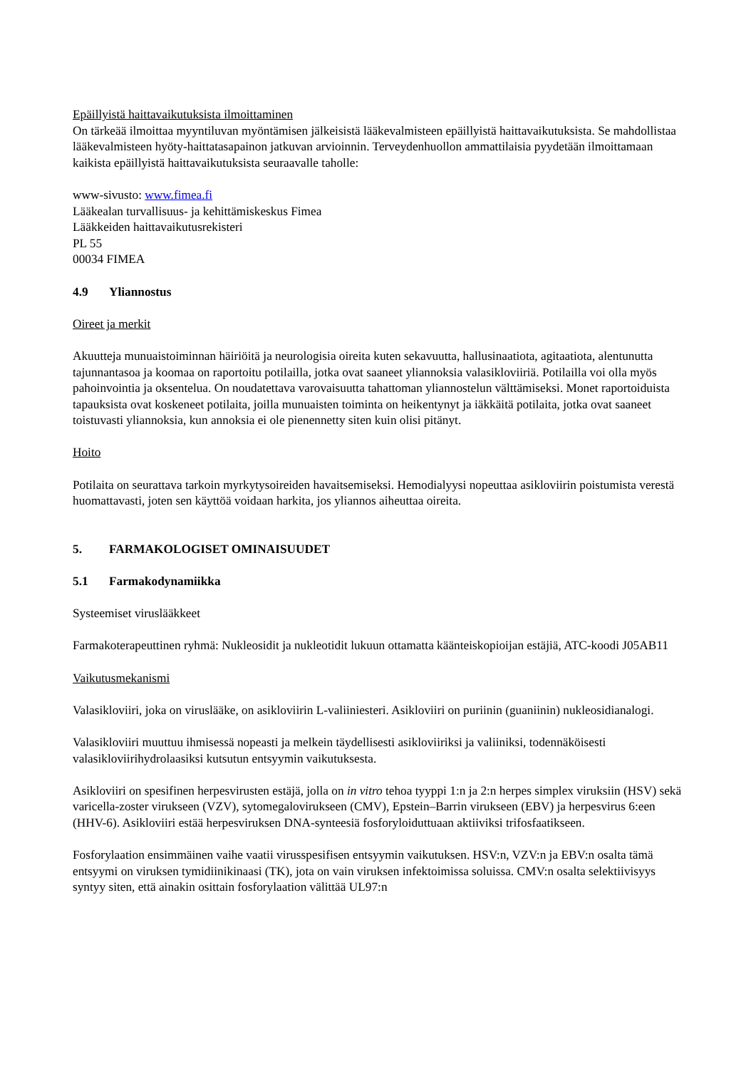Epäillyistä haittavaikutuksista ilmoittaminen
On tärkeää ilmoittaa myyntiluvan myöntämisen jälkeisistä lääkevalmisteen epäillyistä haittavaikutuksista. Se mahdollistaa lääkevalmisteen hyöty-haittatasapainon jatkuvan arvioinnin. Terveydenhuollon ammattilaisia pyydetään ilmoittamaan kaikista epäillyistä haittavaikutuksista seuraavalle taholle:
www-sivusto: www.fimea.fi
Lääkealan turvallisuus- ja kehittämiskeskus Fimea
Lääkkeiden haittavaikutusrekisteri
PL 55
00034 FIMEA
4.9 Yliannostus
Oireet ja merkit
Akuutteja munuaistoiminnan häiriöitä ja neurologisia oireita kuten sekavuutta, hallusinaatiota, agitaatiota, alentunutta tajunnantasoa ja koomaa on raportoitu potilailla, jotka ovat saaneet yliannoksia valasikloviiriä. Potilailla voi olla myös pahoinvointia ja oksentelua. On noudatettava varovaisuutta tahattoman yliannostelun välttämiseksi. Monet raportoiduista tapauksista ovat koskeneet potilaita, joilla munuaisten toiminta on heikentynyt ja iäkkäitä potilaita, jotka ovat saaneet toistuvasti yliannoksia, kun annoksia ei ole pienennetty siten kuin olisi pitänyt.
Hoito
Potilaita on seurattava tarkoin myrkytysoireiden havaitsemiseksi. Hemodialyysi nopeuttaa asikloviirin poistumista verestä huomattavasti, joten sen käyttöä voidaan harkita, jos yliannos aiheuttaa oireita.
5. FARMAKOLOGISET OMINAISUUDET
5.1 Farmakodynamiikka
Systeemiset viruslääkkeet
Farmakoterapeuttinen ryhmä: Nukleosidit ja nukleotidit lukuun ottamatta käänteiskopioijan estäjiä, ATC-koodi J05AB11
Vaikutusmekanismi
Valasikloviiri, joka on viruslääke, on asikloviirin L-valiiniesteri. Asikloviiri on puriinin (guaniinin) nukleosidianalogi.
Valasikloviiri muuttuu ihmisessä nopeasti ja melkein täydellisesti asikloviiriksi ja valiiniksi, todennäköisesti valasikloviirihydrolaasiksi kutsutun entsyymin vaikutuksesta.
Asikloviiri on spesifinen herpesvirusten estäjä, jolla on in vitro tehoa tyyppi 1:n ja 2:n herpes simplex viruksiin (HSV) sekä varicella-zoster virukseen (VZV), sytomegalovirukseen (CMV), Epstein–Barrin virukseen (EBV) ja herpesvirus 6:een (HHV-6). Asikloviiri estää herpesviruksen DNA-synteesiä fosforyloiduttuaan aktiiviksi trifosfaatikseen.
Fosforylaation ensimmäinen vaihe vaatii virusspesifisen entsyymin vaikutuksen. HSV:n, VZV:n ja EBV:n osalta tämä entsyymi on viruksen tymidiinikinaasi (TK), jota on vain viruksen infektoimissa soluissa. CMV:n osalta selektiivisyys syntyy siten, että ainakin osittain fosforylaation välittää UL97:n